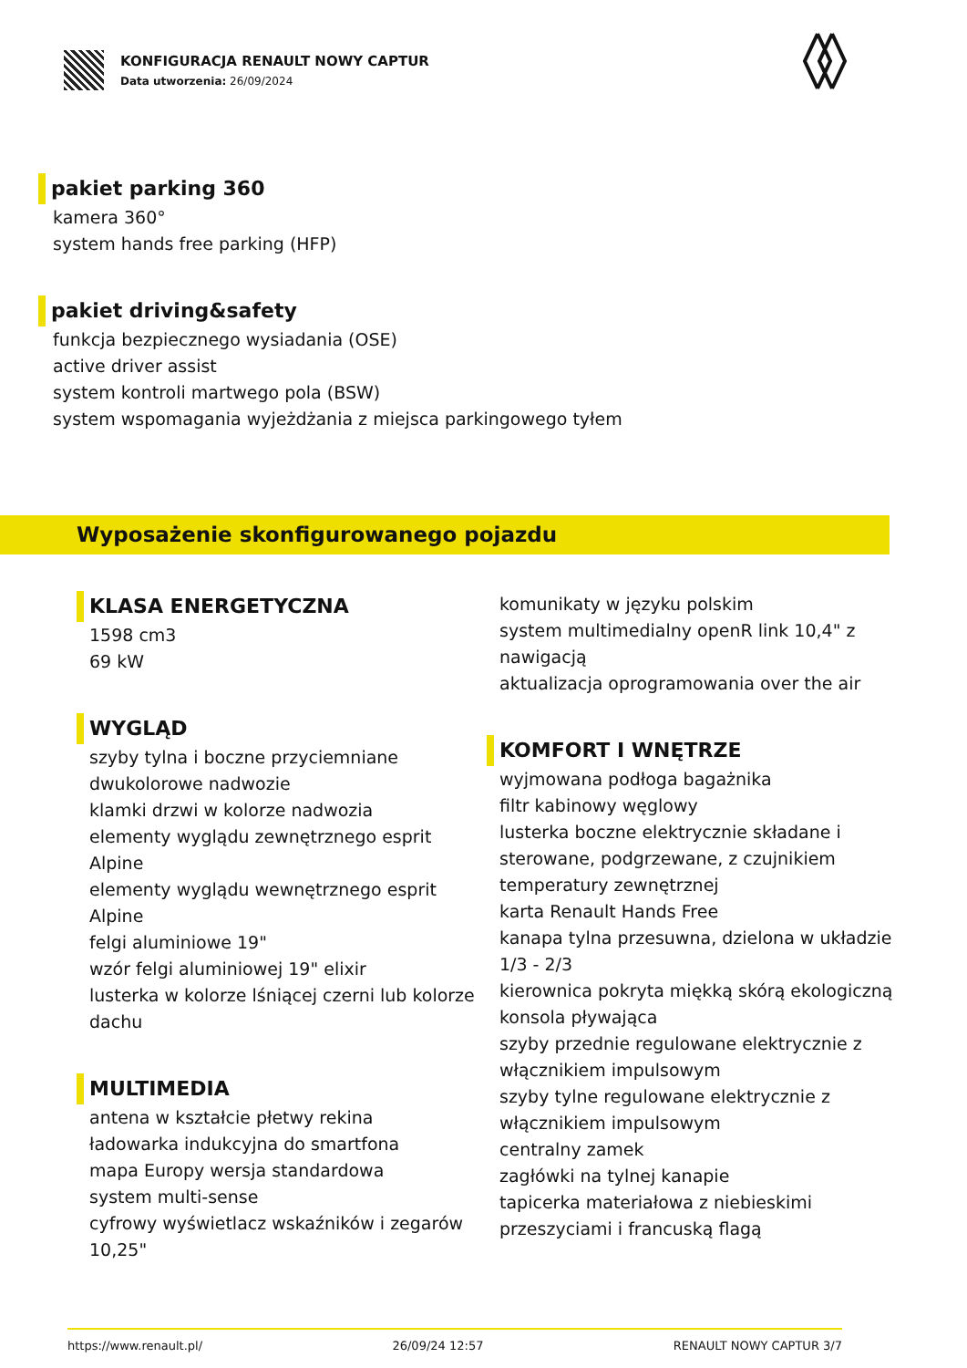KONFIGURACJA RENAULT NOWY CAPTUR
Data utworzenia: 26/09/2024
pakiet parking 360
kamera 360°
system hands free parking (HFP)
pakiet driving&safety
funkcja bezpiecznego wysiadania (OSE)
active driver assist
system kontroli martwego pola (BSW)
system wspomagania wyjeżdżania z miejsca parkingowego tyłem
Wyposażenie skonfigurowanego pojazdu
KLASA ENERGETYCZNA
1598 cm3
69 kW
WYGLĄD
szyby tylna i boczne przyciemniane
dwukolorowe nadwozie
klamki drzwi w kolorze nadwozia
elementy wyglądu zewnętrznego esprit Alpine
elementy wyglądu wewnętrznego esprit Alpine
felgi aluminiowe 19"
wzór felgi aluminiowej 19" elixir
lusterka w kolorze lśniącej czerni lub kolorze dachu
MULTIMEDIA
antena w kształcie płetwy rekina
ładowarka indukcyjna do smartfona
mapa Europy wersja standardowa
system multi-sense
cyfrowy wyświetlacz wskaźników i zegarów 10,25"
komunikaty w języku polskim
system multimedialny openR link 10,4" z nawigacją
aktualizacja oprogramowania over the air
KOMFORT I WNĘTRZE
wyjmowana podłoga bagażnika
filtr kabinowy węglowy
lusterka boczne elektrycznie składane i sterowane, podgrzewane, z czujnikiem temperatury zewnętrznej
karta Renault Hands Free
kanapa tylna przesuwna, dzielona w układzie 1/3 - 2/3
kierownica pokryta miękką skórą ekologiczną
konsola pływająca
szyby przednie regulowane elektrycznie z włącznikiem impulsowym
szyby tylne regulowane elektrycznie z włącznikiem impulsowym
centralny zamek
zagłówki na tylnej kanapie
tapicerka materiałowa z niebieskimi przeszyciami i francuską flagą
https://www.renault.pl/ 26/09/24 12:57 RENAULT NOWY CAPTUR 3/7